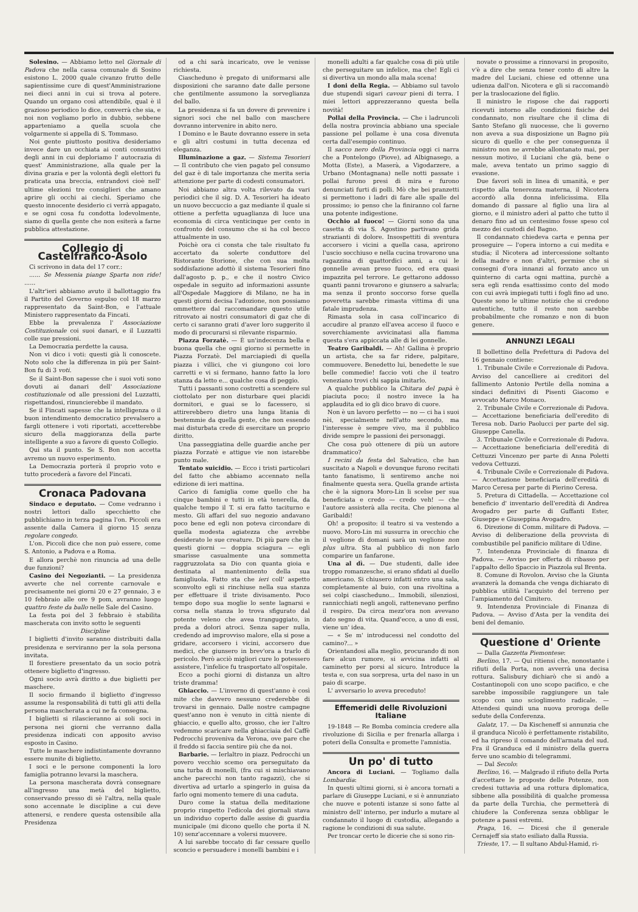Solesino. — Abbiamo letto nel Giornale di Padova che nella cassa comunale di Sosino esistono L. 2000 quale civanzo frutto delle sapientissime cure di quest'Amministrazione nei dieci anni in cui si trova al potere. Quando un organo così attendibile, qual è il grazioso periodico lo dice, converrà che sia, e noi non vogliamo porlo in dubbio, sebbene apparteniamo a quella scuola che volgarmente si appella di S. Tommaso.
Noi gente piuttosto positiva desideriamo invece dare un occhiata ai conti consuntivi degli anni in cui deploriamo l' autocrazia di quest' Amministrazione, alla quale per la divina grazia e per la volontà degli elettori fu praticata una breccia, entrandovi cioè nell' ultime elezioni tre consiglieri che amano aprire gli occhi ai ciechi. Speriamo che questo innocente desiderio ci verrà appagato, e se ogni cosa fu condotta lodevolmente, siamo di quella gente che non esiterà a farne pubblica attestazione.
Collegio di Castelfranco-Asolo
Ci scrivono in data del 17 corr.:
...... Se Messenia piange Sparta non ride! ......
L'altr'ieri abbiamo avuto il ballottaggio fra il Partito del Governo espulso col 18 marzo rappresentato da Saint-Bon, e l'attuale Ministero rappresentato da Fincati.
Ebbe la prevalenza l' Associazione Costituzionale coi suoi danari, e il Luzzatti colle sue pressioni.
La Democrazia perdette la causa.
Non vi dico i voti: questi già li conoscete. Noto solo che la differenza in più per Saint-Bon fu di 3 voti.
Se il Saint-Bon sapesse che i suoi voti sono dovuti ai danari dell' Associazione costituzionale od alle pressioni del Luzzatti, rispettandosi, rinuncierebbe il mandato.
Se il Fincati sapesse che la intelligenza o il buon intendimento democratico prevalsero a fargli ottenere i voti riportati, accetterebbe sicuro della maggioranza della parte intelligente a suo a favore di questo Collegio.
Qui sta il punto. Se S. Bon non accetta avremo un nuovo esperimento.
La Democrazia porterà il proprio voto e tutto procederà a favore del Fincati.
Cronaca Padovana
Sindaco e deputato. — Come vedranno i nostri lettori dallo specchietto che pubblichiamo in terza pagina l'on. Piccoli era assente dalla Camera il giorno 15 senza regolare congedo.
L'on. Piccoli dice che non può essere, come S. Antonio, a Padova e a Roma.
E allora perchè non rinuncia ad una delle due funzioni?
Casino dei Negozianti. — La presidenza avverte che nel corrente carnovale e precisamente nei giorni 20 e 27 gennaio, 3 e 10 febbraio alle ore 9 pom, avranno luogo quattro feste da ballo nelle Sale del Casino.
La festa poi del 3 febbraio è stabilita mascherata con invito sotto le seguenti
Discipline
I biglietti d'invito saranno distribuiti dalla presidenza e serviranno per la sola persona invitata.
Il forestiere presentato da un socio potrà ottenere biglietto d'ingresso.
Ogni socio avrà diritto a due biglietti per maschere.
Il socio firmando il biglietto d'ingresso assume la responsabilità di tutti gli atti della persona mascherata a cui ne fa consegna.
I biglietti si rilascieranno ai soli soci in persona nei giorni che verranno dalla presidenza indicati con apposito avviso esposto in Casino.
Tutte le maschere indistintamente dovranno essere munite di biglietto.
I soci e le persone componenti la loro famiglia potranno levarsi la maschera.
La persona mascherata dovrà consegnare all'ingresso una metà del biglietto, conservando presso di sè l'altra, nella quale sono accennate le discipline a cui deve attenersi, e rendere questa ostensibile alla Presidenza
od a chi sarà incaricato, ove le venisse richiesta.
Ciascheduno è pregato di uniformarsi alle disposizioni che saranno date dalle persone che gentilmente assumono la sorveglianza del ballo.
La presidenza si fa un dovere di prevenire i signori soci che nel ballo con maschere dovranno intervenire in abito nero.
I Domino e le Baute dovranno essere in seta e gli altri costumi in tutta decenza ed eleganza.
Illuminazione a gaz. — Sistema Tesorieri — Il contributo che vien pagato pel consumo del gaz è di tale importanza che merita seria attenzione per parte di codesti consumatori.
Noi abbiamo altra volta rilevato da vari periodici che il sig. D. A. Tesorieri ha ideato un nuovo beccuccio a gaz mediante il quale si ottiene a perfetta uguaglianza di luce una economia di circa venticinque per cento in confronto del consumo che si ha col becco attualmente in uso.
Poichè ora ci consta che tale risultato fu accertato da solerte conduttore del Ristorante Storione, che con sua molta soddisfazione adottò il sistema Tesorieri fino dall'agosto p. p., e che il nostro Civico ospedale in seguito ad informazioni assunte all'Ospedale Maggiore di Milano, ne ha in questi giorni decisa l'adozione, non possiamo ommettere dal raccomandare questo utile ritrovato ai nostri consumatori di gaz che di certo ci saranno grati d'aver loro suggerito il modo di procurarsi si rilevante risparmio.
Piazza Forzatè. — È un'indecenza bella e buona quella che ogni giorno si permette in Piazza Forzatè. Del marciapiedi di quella piazza i villici, che vi giungono coi loro carretti e vi si fermano, hanno fatto la loro stanza da letto e... qualche cosa di peggio.
Tutti i passanti sono costretti a scendere sul ciottolato per non disturbare quei placidi dormitori, e guai se lo facessero, si attirerebbero dietro una lunga litania di bestemmie da quella gente, che non essendo mai disturbata crede di esercitare un proprio diritto.
Una passeggiatina delle guardie anche per piazza Forzatè e attigue vie non istarebbe punto male.
Tentato suicidio. — Ecco i tristi particolari del fatto che abbiamo accennato nella edizione di ieri mattina.
Carico di famiglia come quello che ha cinque bambini e tutti in età tenerella, da qualche tempo il T. si era fatto taciturno e mesto. Gli affari del suo negozio andavano poco bene ed egli non poteva circondare di quella modesta agiatezza che avrebbe desiderato le sue creature. Di più pare che in questi giorni — doppia sciagura — egli smarisse casualmente una sommetta raggruzzolata sa Dio con quanta gioia e destinata al mantenimento della sua famigliuola. Fatto sta che ieri coll' aspetto sconvolto egli si rinchiuse nella sua stanza per effettuare il triste divisamento. Poco tempo dopo sua moglie lo sente lagnarsi e corsa nella stanza lo trova sfigurato dal potente veleno che avea tranguggiato, in preda a dolori atroci. Senza saper nulla, credendo ad improvviso malore, ella si pose a gridare, accorsero i vicini, accorsero due medici, che giunsero in brev'ora a trarlo di pericolo. Però acciò migliori cure lo potessero assistere, l'infelice fu trasportato all'ospitale.
Ecco a pochi giorni di distanza un altro triste dramma!
Ghiaccio. — L'inverno di quest'anno è così mite che davvero nessuno crederebbe di trovarsi in gennaio. Dalle nostre campagne quest'anno non è venuto in città niente di ghiaccio, e quello alto, grosso, che ier l'altro vedemmo scaricare nella ghiacciaia del Caffè Pedrocchi proveniva da Verona, ove pare che il freddo si faccia sentire più che da noi.
Barbarie. — Ierlaltro in piazz. Pedrocchi un povero vecchio scemo ora perseguitato da una turba di monelli, (fra cui si mischiavano anche parecchi non tanto ragazzi), che si divertiva ad urtarlo a spingerlo in guisa da farlo ogni momento temere di una caduta.
Duro come la statua della meditazione proprio rimpetto l'edicola dei giornali stava un individuo coperto dalle assise di guardia municipale (mi dicono quello che porta il N. 10) senz'accennare a volersi muovere.
A lui sarebbe toccato di far cessare quello sconcio e persuadere i monelli bambini e i
monelli adulti a far qualche cosa di più utile che perseguitare un infelice, ma che! Egli ci si divertiva un mondo alla mala scena!
I doni della Regia. — Abbiamo sul tavolo due stupendi sigari cavour pieni di terra. I miei lettori apprezzeranno questa bella novità!
Pollai della Provincia. — Che i ladruncoli della nostra provincia abbiano una speciale passione pel pollame è una cosa divenuta certa dall'esempio continuo.
Il sacco nero della Provincia oggi ci narra che a Pontelongo (Piove), ad Albignasego, a Motta (Este), a Maserà, a Vigodarzere, a Urbano (Montagnana) nelle notti passate i pollai furono presi di mira e furono denunciati furti di polli. Mò che bei pranzetti si permettono i ladri di fare alle spalle del prossimo; io penso che la finiranno col farne una potente indigestione.
Occhio al fuoco! — Giorni sono da una casetta di via S. Agostino partivano grida strazianti di dolore. Insospettiti di sventura accorsero i vicini a quella casa, aprirono l'uscio socchiuso e nella cucina trovarono una ragazzina di quattordici anni, a cui le gonnelle avean preso fuoco, ed era quasi impazzita pel terrore. Le gettarono addosso quanti panni trovarono e giunsero a salvarla; ma senza il pronto soccorso forse quella poveretta sarebbe rimasta vittima di una fatale imprudenza.
Rimasta sola in casa coll'incarico di accudire al pranzo ell'avea acceso il fuoco e soverchiamente avvicinatasi alla fiamma questa s'era appiccata alle di lei gonnelle.
Teatro Garibaldi. — Ah! Gallina è proprio un artista, che sa far ridere, palpitare, commuovere. Benedetto lui, benedette le sue belle commedie! faccio voti che il teatro veneziano trovi chi sappia imitarlo.
A qualche pubblico la Chitara del papà è piaciuta poco; il nostro invece la ha applaudita ed io gli dico bravo di cuore.
Non è un lavoro perfetto — no — ci ha i suoi nèi, specialmente nell'atto secondo, ma l'interesse è sempre vivo, ma il pubblico divide sempre le passioni dei personaggi.
Che cosa può ottenere di più un autore drammatico?
I recini da festa del Salvatico, che han suscitato a Napoli e dovunque furono recitati tanto fanatismo, li sentiremo anche noi finalmente questa sera. Quella grande artista che è la signora Moro-Lin li scelse per sua beneficiata e credo — credo veh! — che l'autore assisterà alla recita. Che pienona al Garibaldi!
Oh! a proposito: il teatro si va vestendo a nuovo. Moro-Lin mi sussurra in orecchio che il veglione di domani sarà un veglione non plus ultra. Sta al pubblico di non farlo comparire un fanfarone.
Una al dì. — Due studenti, dalle idee troppo romanzesche, si erano sfidati al duello americano. Si chiusero infatti entro una sala, completamente al buio, con una rivoltina a sei colpi ciascheduno... Immobili, silenziosi, rannicchiati negli angoli, rattenevano perfino il respiro. Da circa mezz'ora non avevano dato segno di vita. Quand'ecco, a uno di essi, viene un' idea.
— « Se m' introducessi nel condotto del camino?... »
Orientandosi alla meglio, procurando di non fare alcun rumore, si avvicina infatti al caminetto per porsi al sicuro. Introduce la testa e, con sua sorpresa, urta del naso in un paio di scarpe.
L' avversario lo aveva preceduto!
Effemeridi delle Rivoluzioni Italiane
19-1848 — Re Bomba comincia credere alla rivoluzione di Sicilia e per frenarla allarga i poteri della Consulta e promette l'amnistia.
Un po' di tutto
Ancora di Luciani. — Togliamo dalla Lombardia:
In questi ultimi giorni, si è ancora tornati a parlare di Giuseppe Luciani, e si è annunziato che nuove e potenti istanze si sono fatte al ministro dell' interno, per indurlo a mutare al condannato il luogo di custodia, allegando a ragione le condizioni di sua salute.
Per troncar certo le dicerie che si sono rin-
novate o prossime a rinnovarsi in proposito, v'è a dire che senza tener conto di altre la madre del Luciani, chiese ed ottenne una udienza dall'on. Nicotera e gli si raccomandò per la traslocazione del figlio.
Il ministro le rispose che dai rapporti ricevuti intorno alle condizioni fisiche del condannato, non risultare che il clima di Santo Stefano gli nuocesse, che li governo non aveva a sua disposizione un Bagno più sicuro di quello e che per conseguenza il ministro non ne avrebbe allontanato mai, per nessun motivo, il Luciani che già, bene o male, aveva tentato un primo saggio di evasione.
Due favori soli in linea di umanità, e per rispetto alla tenerezza materna, il Nicotera accordò alla donna infelicissima. Ella domando di passare al figlio una lira al giorno, e il ministro aderì al patto che tutto il denaro fino ad un centesimo fosse speso col mezzo dei custodi del Bagno.
Il condannato chiedeva carta e penna per proseguire — l'opera intorno a cui medita e studia; il Nicotera ad intercessione soltanto della madre e non d'altri, permise che si consegni d'ora innanzi al forzato anco un quinterno di carta ogni mattina, purchè a sera egli renda esattissimo conto del modo con cui avrà impiegati tutti i fogli fino ad uno. Queste sono le ultime notizie che si credono autentiche, tutto il resto non sarebbe probabilmente che romanzo e non di buon genere.
ANNUNZI LEGALI
Il bollettino della Prefettura di Padova del 16 gennaio contiene:
1. Tribunale Civile e Correzionale di Padova. Avviso del cancelliere ai creditori del fallimento Antonio Pertile della nomina a sindaci definitivi di Pisenti Giacomo e avvocato Marco Monaco.
2. Tribunale Civile e Correzionale di Padova. — Accettazione beneficiaria dell'eredito di Teresa nob. Dario Paolucci per parte del sig. Giuseppe Canella.
3. Tribunale Civile e Correzionale di Padova. — Accettazione beneficiaria dell'eredità di Cettuzzi Vincenzo per parte di Anna Poletti vedova Cettuzzi.
4. Tribunale Civile e Correzionale di Padova. — Accettazione beneficiaria dell'eredità di Marco Ceresa per parte di Pierino Ceresa.
5. Pretura di Cittadella. — Accettazione col beneficio d' inventario dell'eredità di Andrea Avogadro per parte di Guffanti Ester, Giuseppe e Giuseppina Avogadro.
6. Direzione di Comm. militare di Padova. — Avviso di deliberazione della provvista di combustibile pel panificio militare di Udine.
7. Intendenza Provinciale di finanza di Padova. — Avviso per offerta di ribasso per l'appalto dello Spaccio in Piazzola sul Brenta.
8. Comune di Rovolon. Avviso che la Giunta avanzerà la domanda che venga dichiarato di pubblica utilità l'acquisto del terreno per l'ampiamento del Cimitero.
9. Intendenza Provinciale di Finanza di Padova. — Avviso d'Asta per la vendita dei beni del demanio.
Questione d' Oriente
— Dalla Gazzetta Piemontese:
Berlino, 17. — Qui ritiensi che, nonostante i rifiuti della Porta, non avverrà una decisa rottura. Salisbury dichiarò che si andò a Costantinopoli con uno scopo pacifico, e che sarebbe impossibile raggiungere un tale scopo con uno scioglimento radicale. — Attendesi quindi una nuova proroga delle sedute della Conferenza.
Galatz, 17. — Da Kischeneff si annunzia che il granduca Nicolò è perfettamente ristabilito, ed ha ripreso il comando dell'armata del sud. Fra il Granduca ed il ministro della guerra ferve uno scambio di telegrammi.
— Dal Secolo:
Berlino, 16. — Malgrado il rifiuto della Porta d'accettare le proposte delle Potenze, non credesi tuttavia ad una rottura diplomatica, sibbene alla possibilità di qualche promessa da parte della Turchia, che permetterà di chiudere la Conferenza senza obbligar le potenze a passi estremi.
Praga, 16. — Dicesi che il generale Cernajeff sia stato esiliato dalla Russia.
Trieste, 17. — Il sultano Abdul-Hamid, ri-